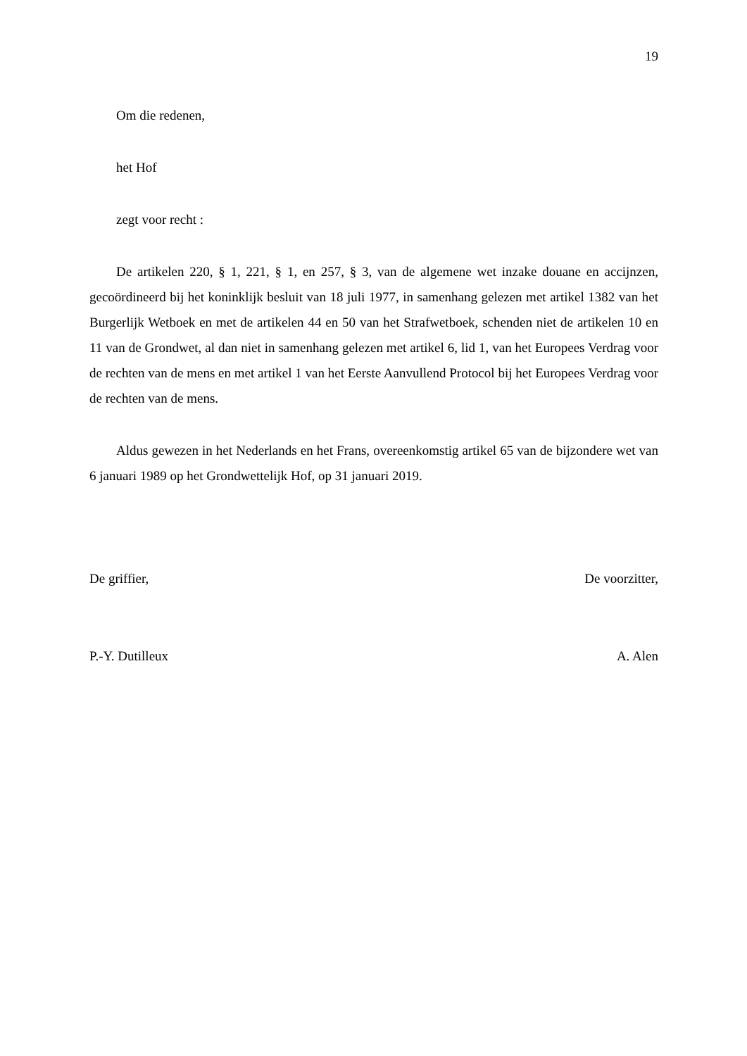19
Om die redenen,
het Hof
zegt voor recht :
De artikelen 220, § 1, 221, § 1, en 257, § 3, van de algemene wet inzake douane en accijnzen, gecoördineerd bij het koninklijk besluit van 18 juli 1977, in samenhang gelezen met artikel 1382 van het Burgerlijk Wetboek en met de artikelen 44 en 50 van het Strafwetboek, schenden niet de artikelen 10 en 11 van de Grondwet, al dan niet in samenhang gelezen met artikel 6, lid 1, van het Europees Verdrag voor de rechten van de mens en met artikel 1 van het Eerste Aanvullend Protocol bij het Europees Verdrag voor de rechten van de mens.
Aldus gewezen in het Nederlands en het Frans, overeenkomstig artikel 65 van de bijzondere wet van 6 januari 1989 op het Grondwettelijk Hof, op 31 januari 2019.
De griffier, De voorzitter,
P.-Y. Dutilleux A. Alen